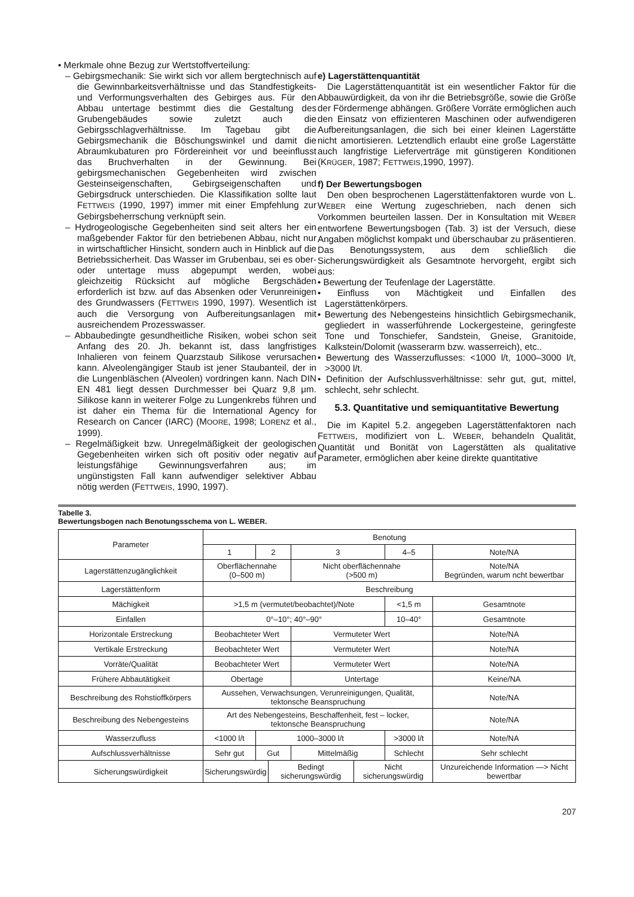• Merkmale ohne Bezug zur Wertstoffverteilung:
– Gebirgsmechanik: Sie wirkt sich vor allem bergtechnisch auf die Gewinnbarkeitsverhältnisse und das Standfestigkeits- und Verformungsverhalten des Gebirges aus. Für den Abbau untertage bestimmt dies die Gestaltung des Grubengebäudes sowie zuletzt auch die Gebirgsschlagverhältnisse. Im Tagebau gibt die Gebirgsmechanik die Böschungswinkel und damit die Abraumkubaturen pro Fördereinheit vor und beeinflusst das Bruchverhalten in der Gewinnung. Bei gebirgsmechanischen Gegebenheiten wird zwischen Gesteinseigenschaften, Gebirgseigenschaften und Gebirgsdruck unterschieden. Die Klassifikation sollte laut FETTWEIS (1990, 1997) immer mit einer Empfehlung zur Gebirgsbeherrschung verknüpft sein.
– Hydrogeologische Gegebenheiten sind seit alters her ein maßgebender Faktor für den betriebenen Abbau, nicht nur in wirtschaftlicher Hinsicht, sondern auch in Hinblick auf die Betriebssicherheit. Das Wasser im Grubenbau, sei es ober- oder untertage muss abgepumpt werden, wobei gleichzeitig Rücksicht auf mögliche Bergschäden erforderlich ist bzw. auf das Absenken oder Verunreinigen des Grundwassers (FETTWEIS 1990, 1997). Wesentlich ist auch die Versorgung von Aufbereitungsanlagen mit ausreichendem Prozesswasser.
– Abbaubedingte gesundheitliche Risiken, wobei schon seit Anfang des 20. Jh. bekannt ist, dass langfristiges Inhalieren von feinem Quarzstaub Silikose verursachen kann. Alveolengängiger Staub ist jener Staubanteil, der in die Lungenbläschen (Alveolen) vordringen kann. Nach DIN EN 481 liegt dessen Durchmesser bei Quarz 9,8 μm. Silikose kann in weiterer Folge zu Lungenkrebs führen und ist daher ein Thema für die International Agency for Research on Cancer (IARC) (MOORE, 1998; LORENZ et al., 1999).
– Regelmäßigkeit bzw. Unregelmäßigkeit der geologischen Gegebenheiten wirken sich oft positiv oder negativ auf leistungsfähige Gewinnungsverfahren aus; im ungünstigsten Fall kann aufwendiger selektiver Abbau nötig werden (FETTWEIS, 1990, 1997).
e) Lagerstättenquantität
Die Lagerstättenquantität ist ein wesentlicher Faktor für die Abbauwürdigkeit, da von ihr die Betriebsgröße, sowie die Größe der Fördermenge abhängen. Größere Vorräte ermöglichen auch den Einsatz von effizienteren Maschinen oder aufwendigeren Aufbereitungsanlagen, die sich bei einer kleinen Lagerstätte nicht amortisieren. Letztendlich erlaubt eine große Lagerstätte auch langfristige Lieferverträge mit günstigeren Konditionen (KRÜGER, 1987; FETTWEIS,1990, 1997).
f) Der Bewertungsbogen
Den oben besprochenen Lagerstättenfaktoren wurde von L. WEBER eine Wertung zugeschrieben, nach denen sich Vorkommen beurteilen lassen. Der in Konsultation mit WEBER entworfene Bewertungsbogen (Tab. 3) ist der Versuch, diese Angaben möglichst kompakt und überschaubar zu präsentieren. Das Benotungssystem, aus dem schließlich die Sicherungswürdigkeit als Gesamtnote hervorgeht, ergibt sich aus:
• Bewertung der Teufenlage der Lagerstätte.
• Einfluss von Mächtigkeit und Einfallen des Lagerstättenkörpers.
• Bewertung des Nebengesteins hinsichtlich Gebirgsmechanik, gegliedert in wasserführende Lockergesteine, geringfeste Tone und Tonschiefer, Sandstein, Gneise, Granitoide, Kalkstein/Dolomit (wasserarm bzw. wasserreich), etc..
• Bewertung des Wasserzuflusses: <1000 l/t, 1000–3000 l/t, >3000 l/t.
• Definition der Aufschlussverhältnisse: sehr gut, gut, mittel, schlecht, sehr schlecht.
5.3. Quantitative und semiquantitative Bewertung
Die im Kapitel 5.2. angegeben Lagerstättenfaktoren nach FETTWEIS, modifiziert von L. WEBER, behandeln Qualität, Quantität und Bonität von Lagerstätten als qualitative Parameter, ermöglichen aber keine direkte quantitative
Tabelle 3.
Bewertungsbogen nach Benotungsschema von L. WEBER.
| Parameter | Benotung | | | | | | |
| | 1 | 2 | | 3 | | 4–5 | Note/NA |
| Lagerstättenzugänglichkeit | Oberflächennahe (0–500 m) | | | Nicht oberflächennahe (>500 m) | | | Note/NA Begründen, warum ncht bewertbar |
| Lagerstättenform | Beschreibung | | | | | | |
| Mächigkeit | >1,5 m (vermutet/beobachtet)/Note | | | | | <1,5 m | Gesamtnote |
| Einfallen | 0°–10°; 40°–90° | | | | | 10–40° | Gesamtnote |
| Horizontale Erstreckung | Beobachteter Wert | | | Vermuteter Wert | | | Note/NA |
| Vertikale Erstreckung | Beobachteter Wert | | | Vermuteter Wert | | | Note/NA |
| Vorräte/Qualität | Beobachteter Wert | | | Vermuteter Wert | | | Note/NA |
| Frühere Abbautätigkeit | Obertage | | | Untertage | | | Keine/NA |
| Beschreibung des Rohstioffkörpers | Aussehen, Verwachsungen, Verunreinigungen, Qualität, tektonsche Beanspruchung | | | | | | Note/NA |
| Beschreibung des Nebengesteins | Art des Nebengesteins, Beschaffenheit, fest – locker, tektonsche Beanspruchung | | | | | | Note/NA |
| Wasserzufluss | <1000 l/t | 1000–3000 l/t | | | | >3000 l/t | Note/NA |
| Aufschlussverhältnisse | Sehr gut | Gut | | Mittelmäßig | | Schlecht | Sehr schlecht |
| Sicherungswürdigkeit | Sicherungswürdig | | Bedingt sicherungswürdig | | Nicht sicherungswürdig | | Unzureichende Information —> Nicht bewertbar |
207